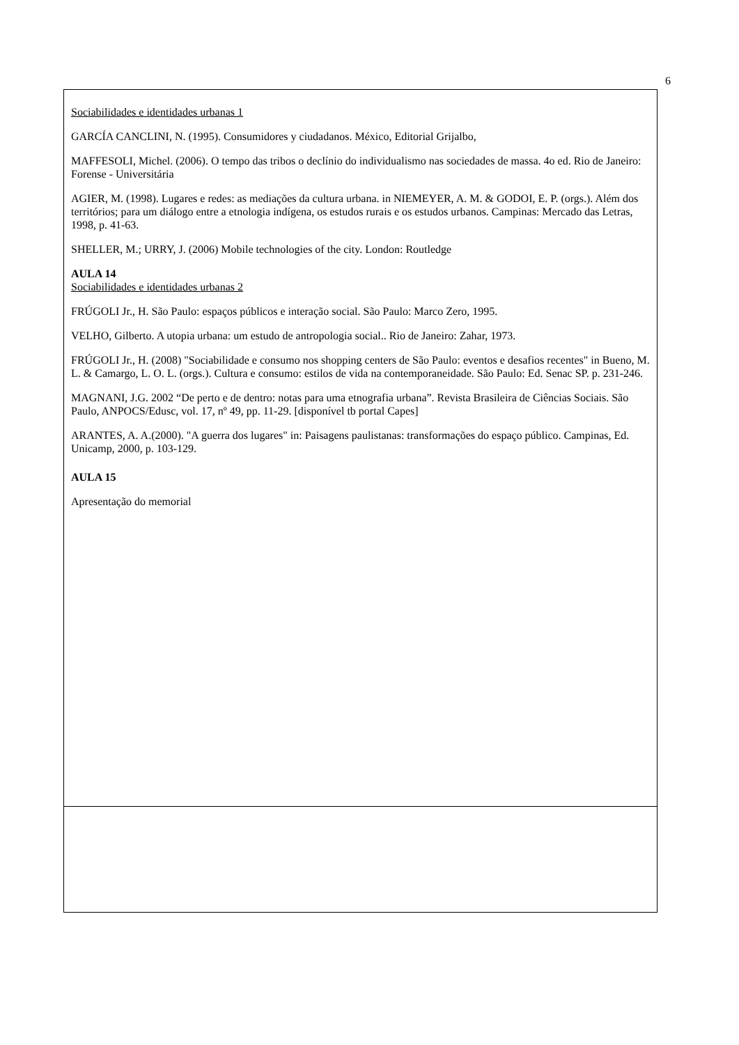6
Sociabilidades e identidades urbanas 1
GARCÍA CANCLINI, N. (1995). Consumidores y ciudadanos. México, Editorial Grijalbo,
MAFFESOLI, Michel. (2006). O tempo das tribos o declínio do individualismo nas sociedades de massa. 4o ed. Rio de Janeiro: Forense - Universitária
AGIER, M. (1998). Lugares e redes: as mediações da cultura urbana. in NIEMEYER, A. M. & GODOI, E. P. (orgs.). Além dos territórios; para um diálogo entre a etnologia indígena, os estudos rurais e os estudos urbanos. Campinas: Mercado das Letras, 1998, p. 41-63.
SHELLER, M.; URRY, J. (2006) Mobile technologies of the city. London: Routledge
AULA 14
Sociabilidades e identidades urbanas 2
FRÚGOLI Jr., H. São Paulo: espaços públicos e interação social. São Paulo: Marco Zero, 1995.
VELHO, Gilberto. A utopia urbana: um estudo de antropologia social.. Rio de Janeiro: Zahar, 1973.
FRÚGOLI Jr., H. (2008) "Sociabilidade e consumo nos shopping centers de São Paulo: eventos e desafios recentes" in Bueno, M. L. & Camargo, L. O. L. (orgs.). Cultura e consumo: estilos de vida na contemporaneidade. São Paulo: Ed. Senac SP. p. 231-246.
MAGNANI, J.G. 2002 “De perto e de dentro: notas para uma etnografia urbana”. Revista Brasileira de Ciências Sociais. São Paulo, ANPOCS/Edusc, vol. 17, nº 49, pp. 11-29. [disponível tb portal Capes]
ARANTES, A. A.(2000). "A guerra dos lugares" in: Paisagens paulistanas: transformações do espaço público. Campinas, Ed. Unicamp, 2000, p. 103-129.
AULA 15
Apresentação do memorial